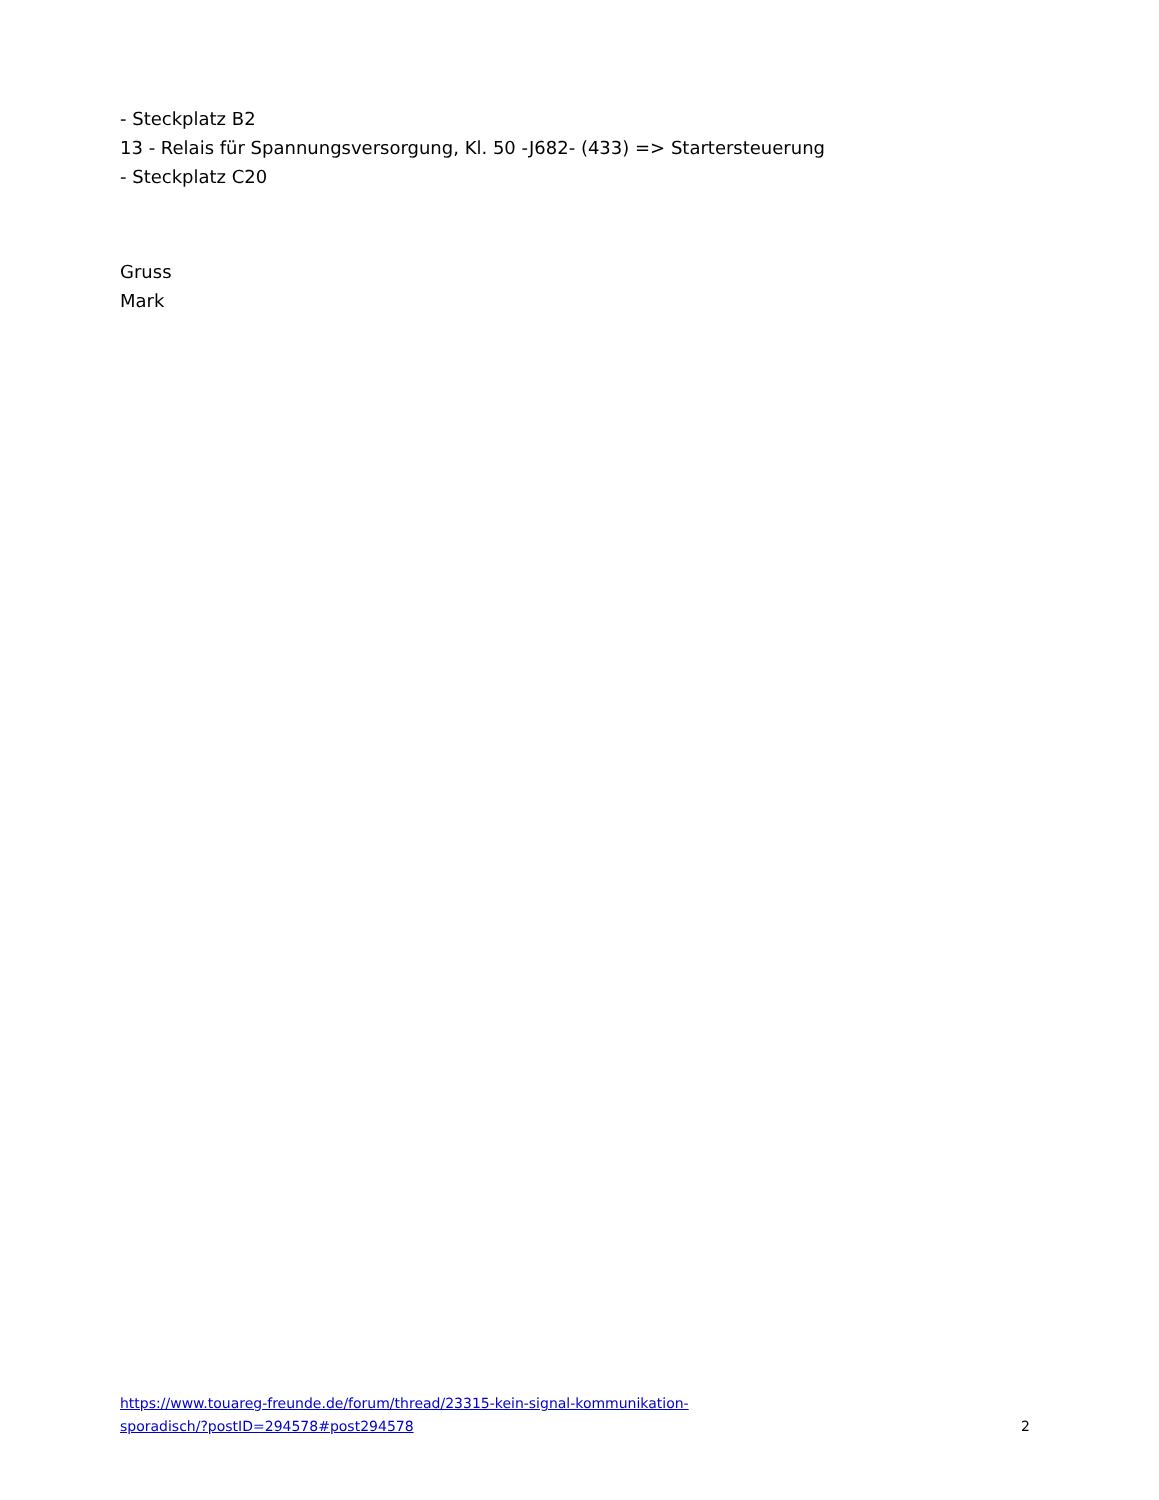- Steckplatz B2
13 - Relais für Spannungsversorgung, Kl. 50 -J682- (433) => Startersteuerung
- Steckplatz C20
Gruss
Mark
https://www.touareg-freunde.de/forum/thread/23315-kein-signal-kommunikation-
sporadisch/?postID=294578#post294578 2